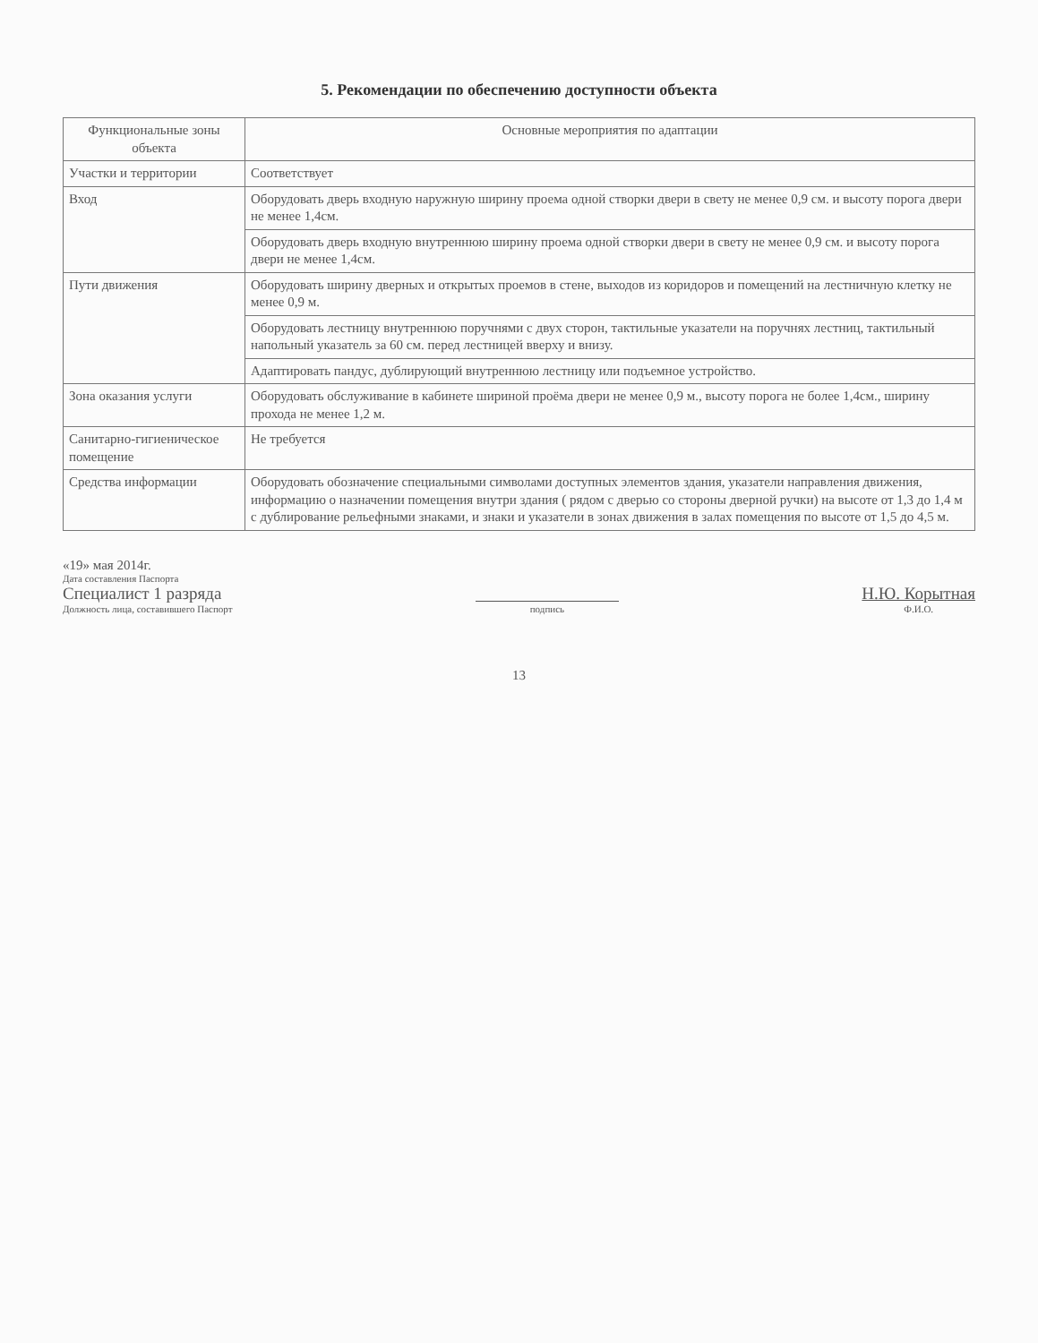5. Рекомендации по обеспечению доступности объекта
| Функциональные зоны объекта | Основные мероприятия по адаптации |
| --- | --- |
| Участки и территории | Соответствует |
| Вход | Оборудовать дверь входную наружную ширину проема одной створки двери в свету не менее 0,9 см. и высоту порога двери не менее 1,4см. |
| | Оборудовать дверь входную внутреннюю ширину проема одной створки двери в свету не менее 0,9 см. и высоту порога двери не менее 1,4см. |
| Пути движения | Оборудовать ширину дверных и открытых проемов в стене, выходов из коридоров и помещений на лестничную клетку не менее 0,9 м. |
| | Оборудовать лестницу внутреннюю поручнями с двух сторон, тактильные указатели на поручнях лестниц, тактильный напольный указатель за 60 см. перед лестницей вверху и внизу. |
| | Адаптировать пандус, дублирующий внутреннюю лестницу или подъемное устройство. |
| Зона оказания услуги | Оборудовать обслуживание в кабинете шириной проёма двери не менее 0,9 м., высоту порога не более 1,4см., ширину прохода не менее 1,2 м. |
| Санитарно-гигиеническое помещение | Не требуется |
| Средства информации | Оборудовать обозначение специальными символами доступных элементов здания, указатели направления движения, информацию о назначении помещения внутри здания ( рядом с дверью со стороны дверной ручки) на высоте от 1,3 до 1,4 м с дублирование рельефными знаками, и знаки и указатели в зонах движения в залах помещения по высоте от 1,5 до 4,5 м. |
«19» мая 2014г.
Дата составления Паспорта
Специалист 1 разряда
Должность лица, составившего Паспорт
подпись
Н.Ю. Корытная
Ф.И.О.
13